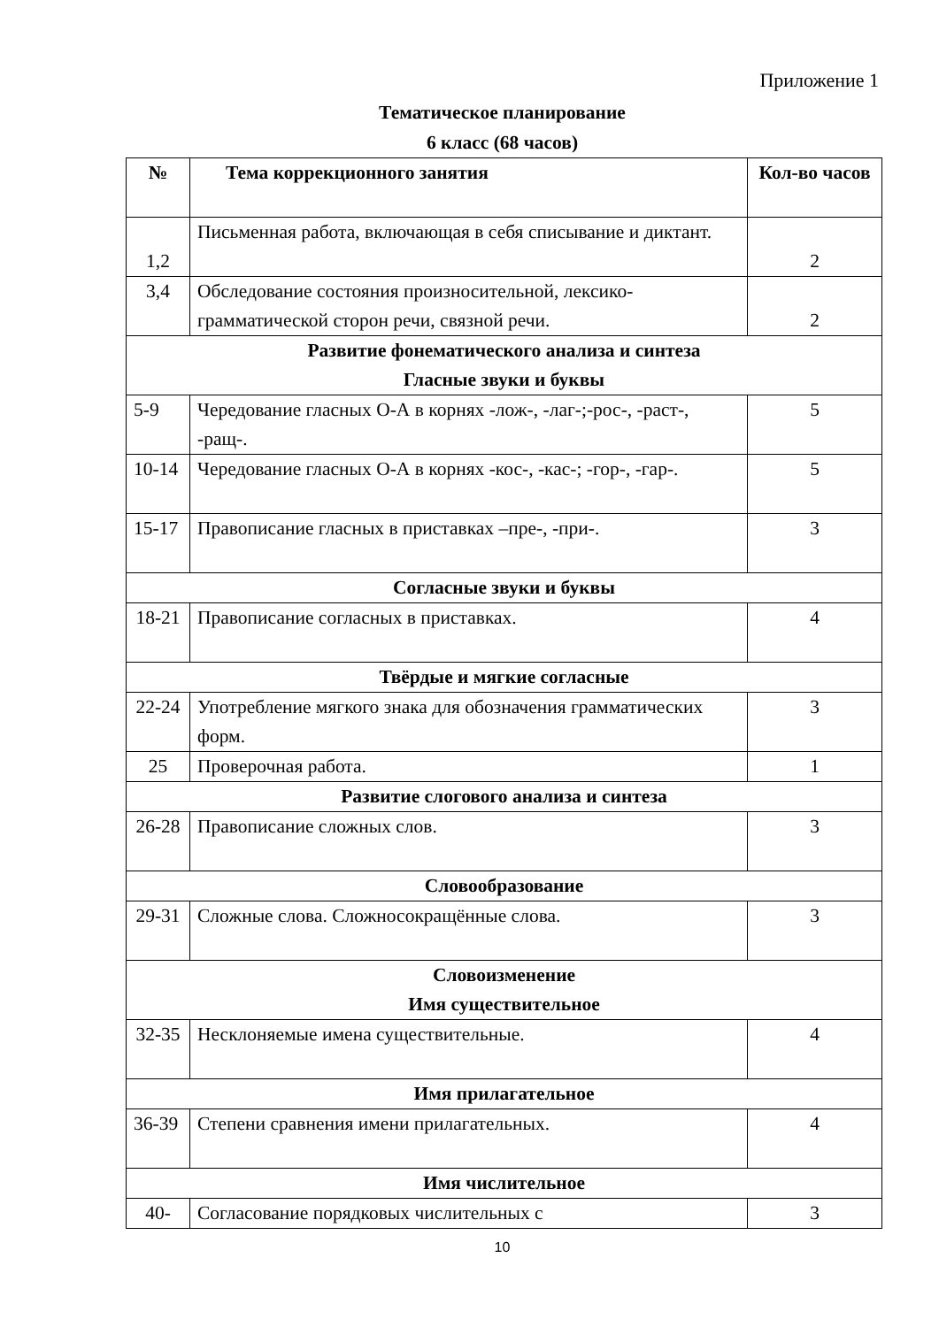Приложение 1
Тематическое планирование
6 класс (68 часов)
| № | Тема коррекционного занятия | Кол-во часов |
| --- | --- | --- |
| 1,2 | Письменная работа, включающая в себя списывание и диктант. | 2 |
| 3,4 | Обследование состояния произносительной, лексико-грамматической сторон речи, связной речи. | 2 |
| Развитие фонематического анализа и синтеза Гласные звуки и буквы | | |
| 5-9 | Чередование гласных О-А в корнях -лож-, -лаг-;-рос-, -раст-, -ращ-. | 5 |
| 10-14 | Чередование гласных О-А в корнях -кос-, -кас-; -гор-, -гар-. | 5 |
| 15-17 | Правописание гласных в приставках –пре-, -при-. | 3 |
| Согласные звуки и буквы | | |
| 18-21 | Правописание согласных в приставках. | 4 |
| Твёрдые и мягкие согласные | | |
| 22-24 | Употребление мягкого знака для обозначения грамматических форм. | 3 |
| 25 | Проверочная работа. | 1 |
| Развитие слогового анализа и синтеза | | |
| 26-28 | Правописание сложных слов. | 3 |
| Словообразование | | |
| 29-31 | Сложные слова. Сложносокращённые слова. | 3 |
| Словоизменение Имя существительное | | |
| 32-35 | Несклоняемые имена существительные. | 4 |
| Имя прилагательное | | |
| 36-39 | Степени сравнения имени прилагательных. | 4 |
| Имя числительное | | |
| 40- | Согласование порядковых числительных с | 3 |
10